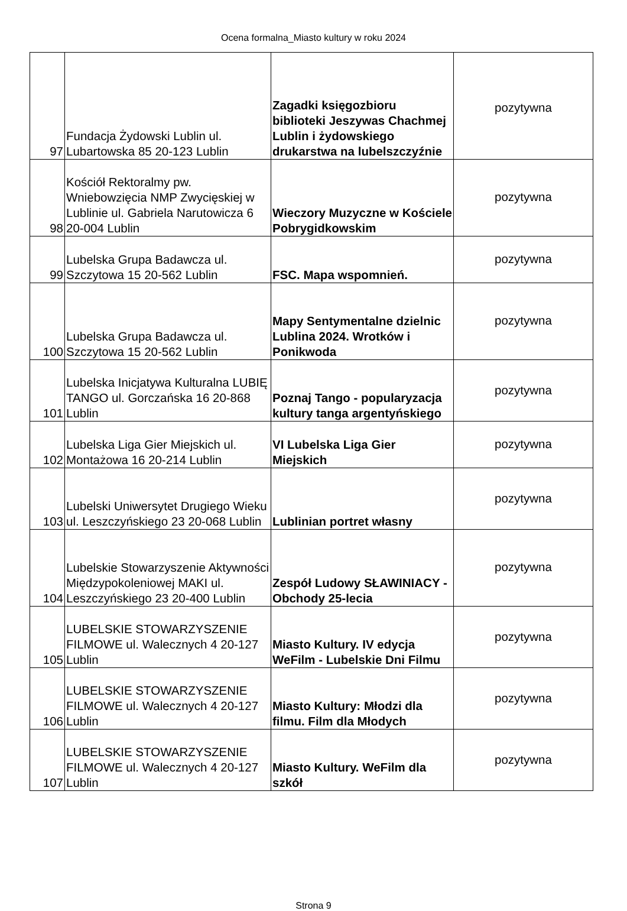Ocena formalna_Miasto kultury w roku 2024
| 97 | Fundacja Żydowski Lublin ul. Lubartowska 85 20-123 Lublin | Zagadki księgozbioru biblioteki Jeszywas Chachmej Lublin i żydowskiego drukarstwa na lubelszczyźnie | pozytywna |
| 98 | Kościół Rektoralmy pw. Wniebowzięcia NMP Zwycięskiej w Lublinie ul. Gabriela Narutowicza 6 20-004 Lublin | Wieczory Muzyczne w Kościele Pobrygidkowskim | pozytywna |
| 99 | Lubelska Grupa Badawcza ul. Szczytowa 15 20-562 Lublin | FSC. Mapa wspomnień. | pozytywna |
| 100 | Lubelska Grupa Badawcza ul. Szczytowa 15 20-562 Lublin | Mapy Sentymentalne dzielnic Lublina 2024. Wrotków i Ponikwoda | pozytywna |
| 101 | Lubelska Inicjatywa Kulturalna LUBIĘ TANGO ul. Gorczańska 16 20-868 Lublin | Poznaj Tango - popularyzacja kultury tanga argentyńskiego | pozytywna |
| 102 | Lubelska Liga Gier Miejskich ul. Montażowa 16 20-214 Lublin | VI Lubelska Liga Gier Miejskich | pozytywna |
| 103 | Lubelski Uniwersytet Drugiego Wieku ul. Leszczyńskiego 23 20-068 Lublin | Lublinian portret własny | pozytywna |
| 104 | Lubelskie Stowarzyszenie Aktywności Międzypokoleniowej MAKI ul. Leszczyńskiego 23 20-400 Lublin | Zespół Ludowy SŁAWINIACY - Obchody 25-lecia | pozytywna |
| 105 | LUBELSKIE STOWARZYSZENIE FILMOWE ul. Walecznych 4 20-127 Lublin | Miasto Kultury. IV edycja WeFilm - Lubelskie Dni Filmu | pozytywna |
| 106 | LUBELSKIE STOWARZYSZENIE FILMOWE ul. Walecznych 4 20-127 Lublin | Miasto Kultury: Młodzi dla filmu. Film dla Młodych | pozytywna |
| 107 | LUBELSKIE STOWARZYSZENIE FILMOWE ul. Walecznych 4 20-127 Lublin | Miasto Kultury. WeFilm dla szkół | pozytywna |
Strona 9